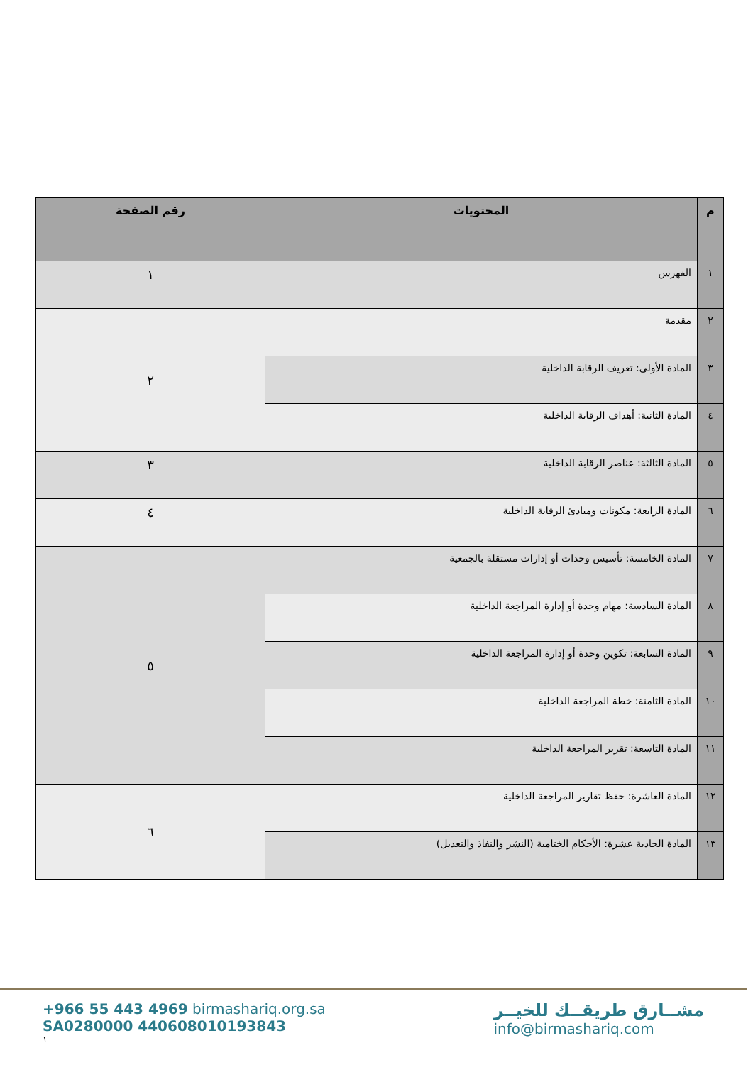| م | المحتويات | رقم الصفحة |
| --- | --- | --- |
| ١ | الفهرس | ١ |
| ٢ | مقدمة | ٢ |
| ٣ | المادة الأولى: تعريف الرقابة الداخلية | |
| ٤ | المادة الثانية: أهداف الرقابة الداخلية | |
| ٥ | المادة الثالثة: عناصر الرقابة الداخلية | ٣ |
| ٦ | المادة الرابعة: مكونات ومبادئ الرقابة الداخلية | ٤ |
| ٧ | المادة الخامسة: تأسيس وحدات أو إدارات مستقلة بالجمعية | ٥ |
| ٨ | المادة السادسة: مهام وحدة أو إدارة المراجعة الداخلية | |
| ٩ | المادة السابعة: تكوين وحدة أو إدارة المراجعة الداخلية | |
| ١٠ | المادة الثامنة: خطة المراجعة الداخلية | |
| ١١ | المادة التاسعة: تقرير المراجعة الداخلية | |
| ١٢ | المادة العاشرة: حفظ تقارير المراجعة الداخلية | ٦ |
| ١٣ | المادة الحادية عشرة: الأحكام الختامية (النشر والنفاذ والتعديل) | |
+966 55 443 4969 birmashariq.org.sa
SA0280000 440608010193843
١
مشــارق طريقــك للخيــر
info@birmashariq.com